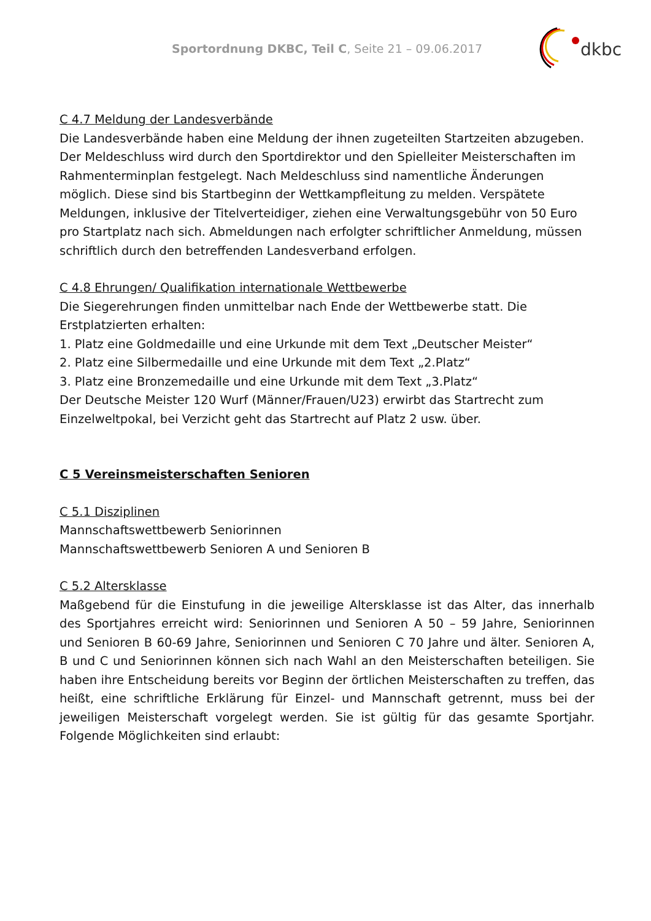Sportordnung DKBC, Teil C, Seite 21 – 09.06.2017
dkbc
C 4.7 Meldung der Landesverbände
Die Landesverbände haben eine Meldung der ihnen zugeteilten Startzeiten abzugeben. Der Meldeschluss wird durch den Sportdirektor und den Spielleiter Meisterschaften im Rahmenterminplan festgelegt. Nach Meldeschluss sind namentliche Änderungen möglich. Diese sind bis Startbeginn der Wettkampfleitung zu melden. Verspätete Meldungen, inklusive der Titelverteidiger, ziehen eine Verwaltungsgebühr von 50 Euro pro Startplatz nach sich. Abmeldungen nach erfolgter schriftlicher Anmeldung, müssen schriftlich durch den betreffenden Landesverband erfolgen.
C 4.8 Ehrungen/ Qualifikation internationale Wettbewerbe
Die Siegerehrungen finden unmittelbar nach Ende der Wettbewerbe statt. Die Erstplatzierten erhalten:
1. Platz eine Goldmedaille und eine Urkunde mit dem Text „Deutscher Meister“
2. Platz eine Silbermedaille und eine Urkunde mit dem Text „2.Platz“
3. Platz eine Bronzemedaille und eine Urkunde mit dem Text „3.Platz“
Der Deutsche Meister 120 Wurf (Männer/Frauen/U23) erwirbt das Startrecht zum Einzelweltpokal, bei Verzicht geht das Startrecht auf Platz 2 usw. über.
C 5 Vereinsmeisterschaften Senioren
C 5.1 Disziplinen
Mannschaftswettbewerb Seniorinnen
Mannschaftswettbewerb Senioren A und Senioren B
C 5.2 Altersklasse
Maßgebend für die Einstufung in die jeweilige Altersklasse ist das Alter, das innerhalb des Sportjahres erreicht wird: Seniorinnen und Senioren A 50 – 59 Jahre, Seniorinnen und Senioren B 60-69 Jahre, Seniorinnen und Senioren C 70 Jahre und älter. Senioren A, B und C und Seniorinnen können sich nach Wahl an den Meisterschaften beteiligen. Sie haben ihre Entscheidung bereits vor Beginn der örtlichen Meisterschaften zu treffen, das heißt, eine schriftliche Erklärung für Einzel- und Mannschaft getrennt, muss bei der jeweiligen Meisterschaft vorgelegt werden. Sie ist gültig für das gesamte Sportjahr. Folgende Möglichkeiten sind erlaubt: